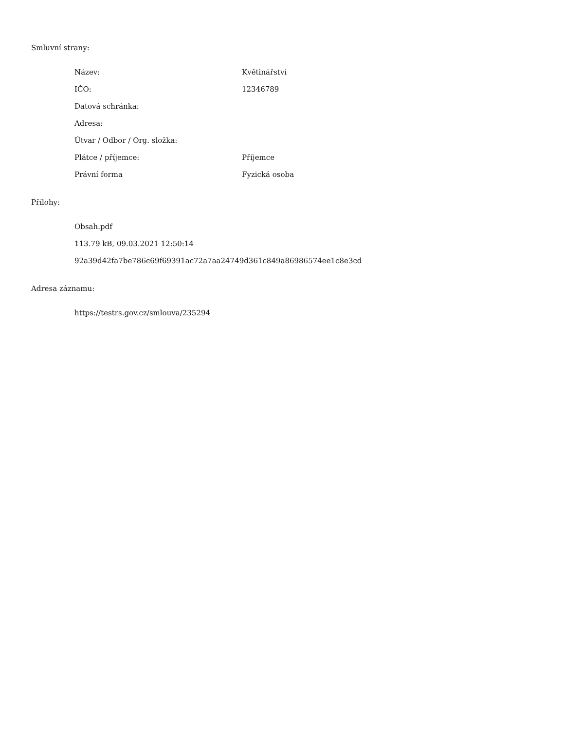Smluvní strany:
| Název: | Květinářství |
| IČO: | 12346789 |
| Datová schránka: | |
| Adresa: | |
| Útvar / Odbor / Org. složka: | |
| Plátce / příjemce: | Příjemce |
| Právní forma | Fyzická osoba |
Přílohy:
Obsah.pdf
113.79 kB, 09.03.2021 12:50:14
92a39d42fa7be786c69f69391ac72a7aa24749d361c849a86986574ee1c8e3cd
Adresa záznamu:
https://testrs.gov.cz/smlouva/235294